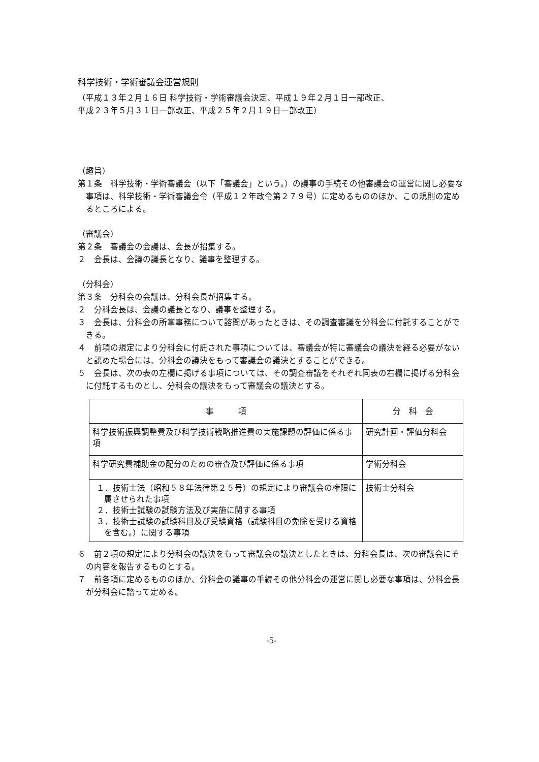科学技術・学術審議会運営規則
（平成１３年２月１６日 科学技術・学術審議会決定、平成１９年２月１日一部改正、
平成２３年５月３１日一部改正、平成２５年２月１９日一部改正）
（趣旨）
第１条　科学技術・学術審議会（以下「審議会」という。）の議事の手続その他審議会の運営に関し必要な事項は、科学技術・学術審議会令（平成１２年政令第２７９号）に定めるもののほか、この規則の定めるところによる。
（審議会）
第２条　審議会の会議は、会長が招集する。
２　会長は、会議の議長となり、議事を整理する。
（分科会）
第３条　分科会の会議は、分科会長が招集する。
２　分科会長は、会議の議長となり、議事を整理する。
３　会長は、分科会の所掌事務について諮問があったときは、その調査審議を分科会に付託することができる。
４　前項の規定により分科会に付託された事項については、審議会が特に審議会の議決を経る必要がないと認めた場合には、分科会の議決をもって審議会の議決とすることができる。
５　会長は、次の表の左欄に掲げる事項については、その調査審議をそれぞれ同表の右欄に掲げる分科会に付託するものとし、分科会の議決をもって審議会の議決とする。
| 事 項 | 分 科 会 |
| --- | --- |
| 科学技術振興調整費及び科学技術戦略推進費の実施課題の評価に係る事項 | 研究計画・評価分科会 |
| 科学研究費補助金の配分のための審査及び評価に係る事項 | 学術分科会 |
| １．技術士法（昭和５８年法律第２５号）の規定により審議会の権限に属させられた事項 ２．技術士試験の試験方法及び実施に関する事項 ３．技術士試験の試験科目及び受験資格（試験科目の免除を受ける資格を含む。）に関する事項 | 技術士分科会 |
６　前２項の規定により分科会の議決をもって審議会の議決としたときは、分科会長は、次の審議会にその内容を報告するものとする。
７　前各項に定めるもののほか、分科会の議事の手続その他分科会の運営に関し必要な事項は、分科会長が分科会に諮って定める。
-5-